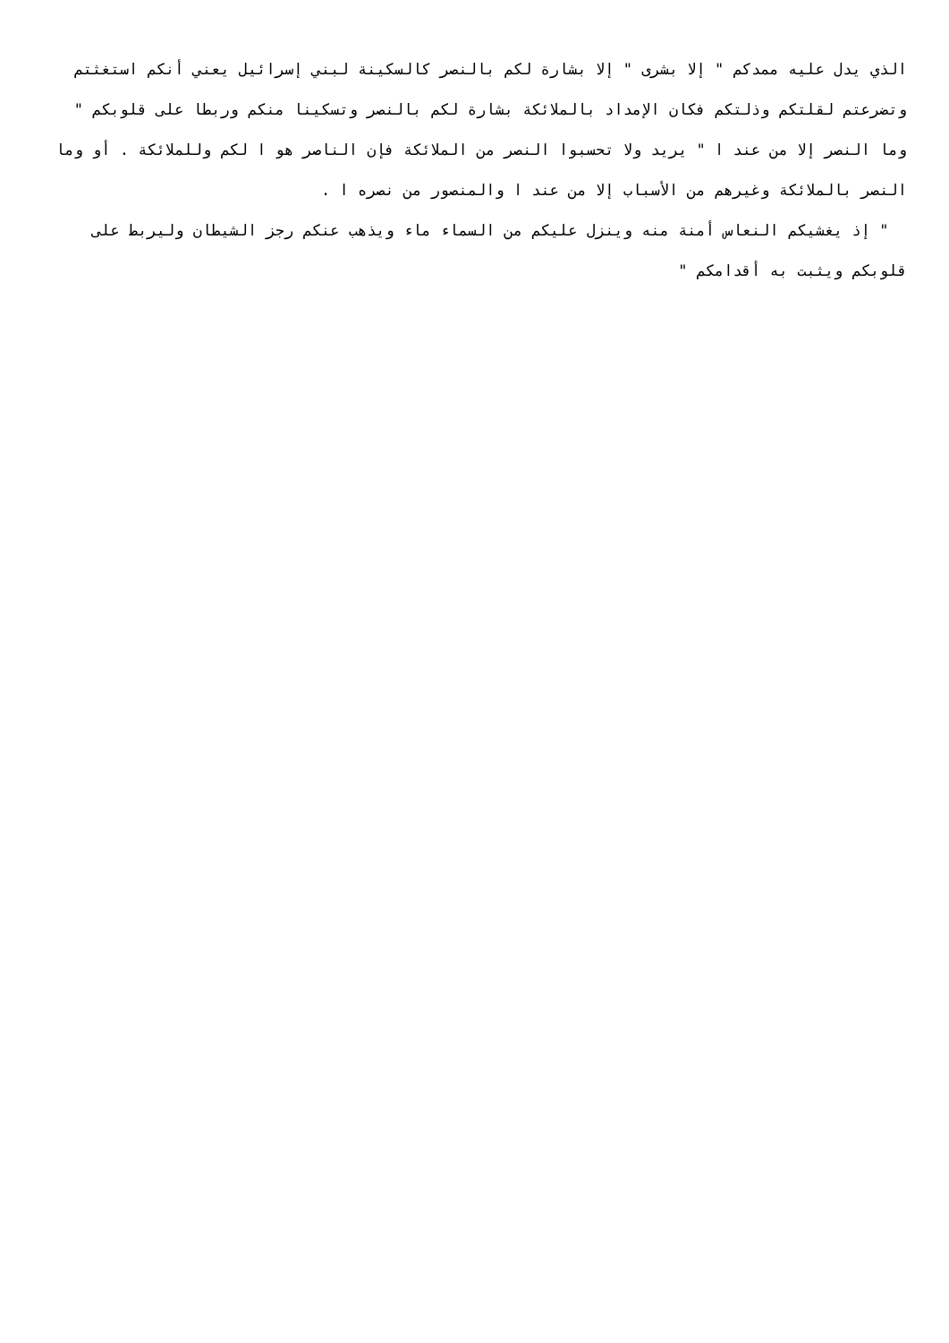الذي يدل عليه ممدكم " إلا بشرى " إلا بشارة لكم بالنصر كالسكينة لبني إسرائيل يعني أنكم استغثتم وتضرعتم لقلتكم وذلتكم فكان الإمداد بالملائكة بشارة لكم بالنصر وتسكينا منكم وربطا على قلوبكم " وما النصر إلا من عند ا " يريد ولا تحسبوا النصر من الملائكة فإن الناصر هو ا لكم وللملائكة . أو وما النصر بالملائكة وغيرهم من الأسباب إلا من عند ا والمنصور من نصره ا .
" إذ يغشيكم النعاس أمنة منه وينزل عليكم من السماء ماء ويذهب عنكم رجز الشيطان وليربط على قلوبكم ويثبت به أقدامكم "